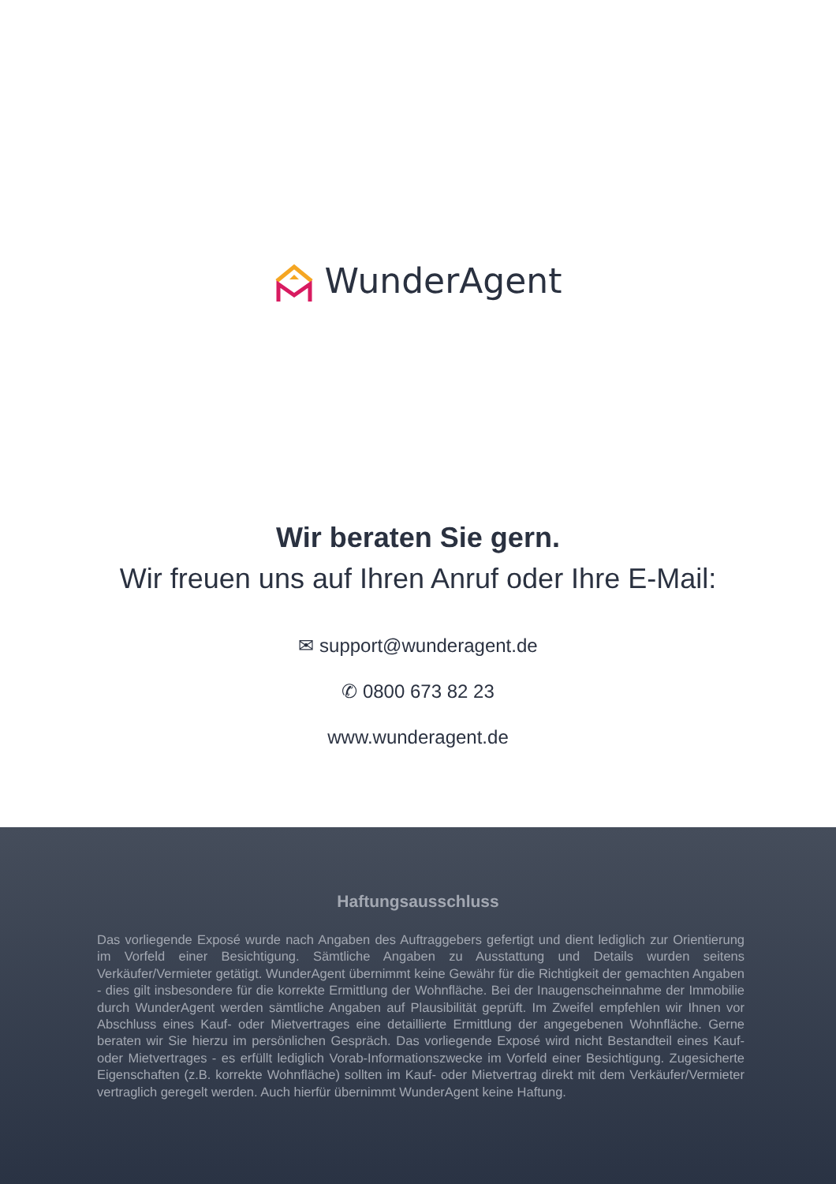WunderAgent
Wir beraten Sie gern.
Wir freuen uns auf Ihren Anruf oder Ihre E-Mail:
✉ support@wunderagent.de
✆ 0800 673 82 23
www.wunderagent.de
Haftungsausschluss
Das vorliegende Exposé wurde nach Angaben des Auftraggebers gefertigt und dient lediglich zur Orientierung im Vorfeld einer Besichtigung. Sämtliche Angaben zu Ausstattung und Details wurden seitens Verkäufer/Vermieter getätigt. WunderAgent übernimmt keine Gewähr für die Richtigkeit der gemachten Angaben - dies gilt insbesondere für die korrekte Ermittlung der Wohnfläche. Bei der Inaugenscheinnahme der Immobilie durch WunderAgent werden sämtliche Angaben auf Plausibilität geprüft. Im Zweifel empfehlen wir Ihnen vor Abschluss eines Kauf- oder Mietvertrages eine detaillierte Ermittlung der angegebenen Wohnfläche. Gerne beraten wir Sie hierzu im persönlichen Gespräch. Das vorliegende Exposé wird nicht Bestandteil eines Kauf- oder Mietvertrages - es erfüllt lediglich Vorab-Informationszwecke im Vorfeld einer Besichtigung. Zugesicherte Eigenschaften (z.B. korrekte Wohnfläche) sollten im Kauf- oder Mietvertrag direkt mit dem Verkäufer/Vermieter vertraglich geregelt werden. Auch hierfür übernimmt WunderAgent keine Haftung.